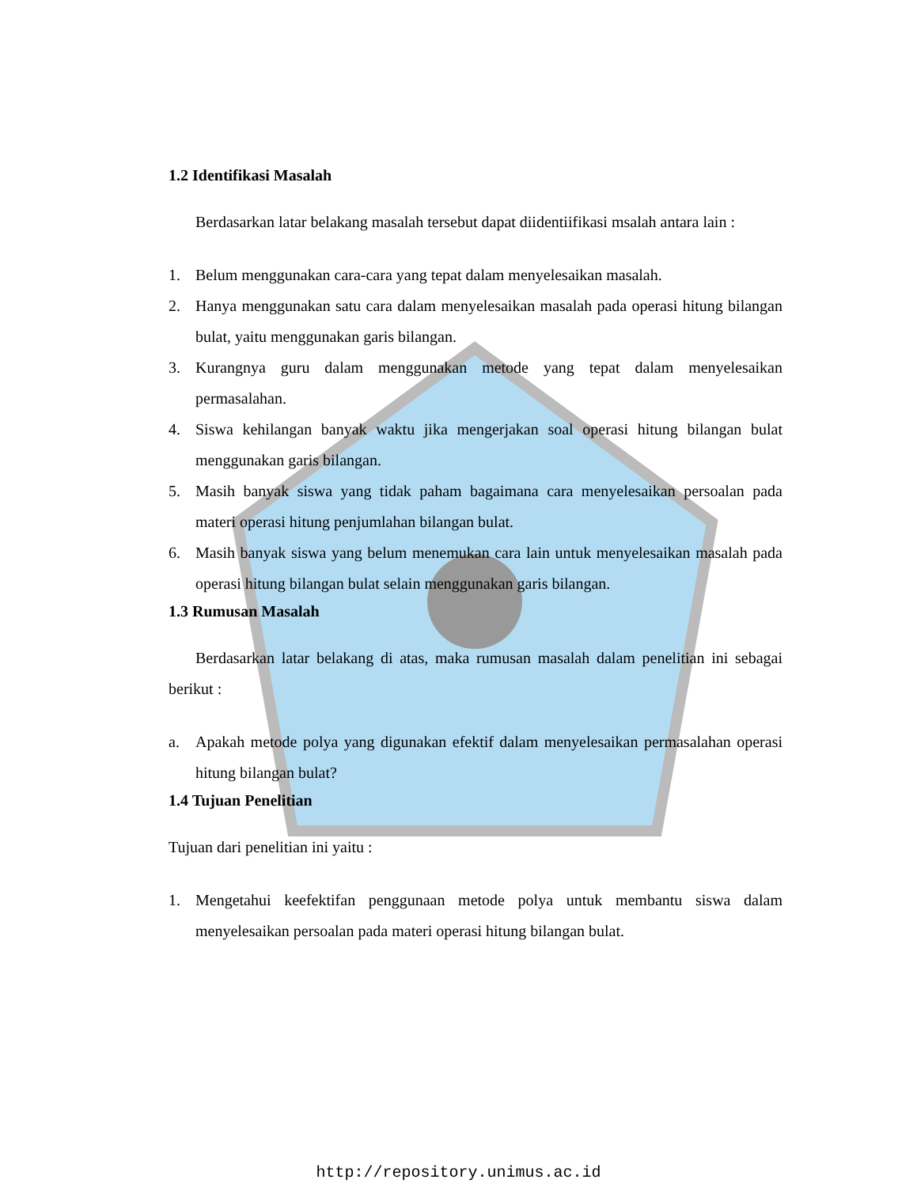1.2 Identifikasi Masalah
Berdasarkan latar belakang masalah tersebut dapat diidentiifikasi msalah antara lain :
1. Belum menggunakan cara-cara yang tepat dalam menyelesaikan masalah.
2. Hanya menggunakan satu cara dalam menyelesaikan masalah pada operasi hitung bilangan bulat, yaitu menggunakan garis bilangan.
3. Kurangnya guru dalam menggunakan metode yang tepat dalam menyelesaikan permasalahan.
4. Siswa kehilangan banyak waktu jika mengerjakan soal operasi hitung bilangan bulat menggunakan garis bilangan.
5. Masih banyak siswa yang tidak paham bagaimana cara menyelesaikan persoalan pada materi operasi hitung penjumlahan bilangan bulat.
6. Masih banyak siswa yang belum menemukan cara lain untuk menyelesaikan masalah pada operasi hitung bilangan bulat selain menggunakan garis bilangan.
1.3 Rumusan Masalah
Berdasarkan latar belakang di atas, maka rumusan masalah dalam penelitian ini sebagai berikut :
a. Apakah metode polya yang digunakan efektif dalam menyelesaikan permasalahan operasi hitung bilangan bulat?
1.4 Tujuan Penelitian
Tujuan dari penelitian ini yaitu :
1. Mengetahui keefektifan penggunaan metode polya untuk membantu siswa dalam menyelesaikan persoalan pada materi operasi hitung bilangan bulat.
http://repository.unimus.ac.id